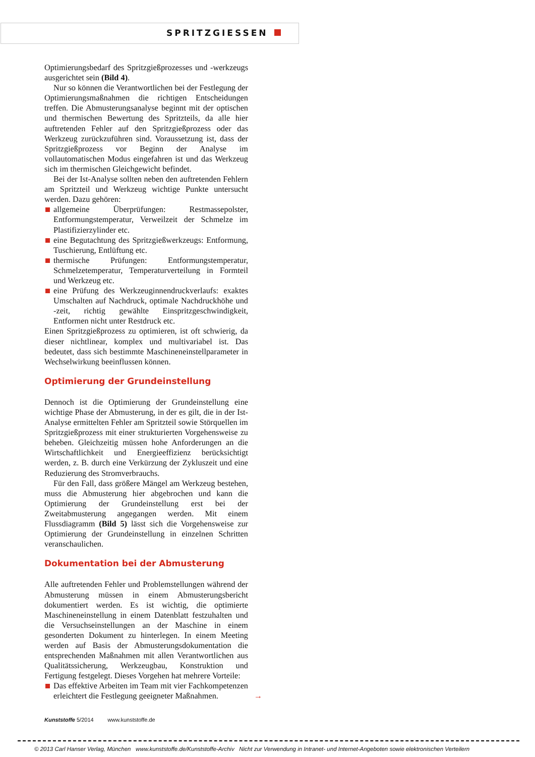SPRITZGIESSEN
Optimierungsbedarf des Spritzgießprozesses und -werkzeugs ausgerichtet sein (Bild 4).
Nur so können die Verantwortlichen bei der Festlegung der Optimierungsmaßnahmen die richtigen Entscheidungen treffen. Die Abmusterungsanalyse beginnt mit der optischen und thermischen Bewertung des Spritzteils, da alle hier auftretenden Fehler auf den Spritzgießprozess oder das Werkzeug zurückzuführen sind. Voraussetzung ist, dass der Spritzgießprozess vor Beginn der Analyse im vollautomatischen Modus eingefahren ist und das Werkzeug sich im thermischen Gleichgewicht befindet.
Bei der Ist-Analyse sollten neben den auftretenden Fehlern am Spritzteil und Werkzeug wichtige Punkte untersucht werden. Dazu gehören:
allgemeine Überprüfungen: Restmassepolster, Entformungstemperatur, Verweilzeit der Schmelze im Plastifizierzylinder etc.
eine Begutachtung des Spritzgießwerkzeugs: Entformung, Tuschierung, Entlüftung etc.
thermische Prüfungen: Entformungstemperatur, Schmelzetemperatur, Temperaturverteilung in Formteil und Werkzeug etc.
eine Prüfung des Werkzeuginnendruckverlaufs: exaktes Umschalten auf Nachdruck, optimale Nachdruckhöhe und -zeit, richtig gewählte Einspritzgeschwindigkeit, Entformen nicht unter Restdruck etc.
Einen Spritzgießprozess zu optimieren, ist oft schwierig, da dieser nichtlinear, komplex und multivariabel ist. Das bedeutet, dass sich bestimmte Maschineneinstellparameter in Wechselwirkung beeinflussen können.
Optimierung der Grundeinstellung
Dennoch ist die Optimierung der Grundeinstellung eine wichtige Phase der Abmusterung, in der es gilt, die in der Ist-Analyse ermittelten Fehler am Spritzteil sowie Störquellen im Spritzgießprozess mit einer strukturierten Vorgehensweise zu beheben. Gleichzeitig müssen hohe Anforderungen an die Wirtschaftlichkeit und Energieeffizienz berücksichtigt werden, z. B. durch eine Verkürzung der Zykluszeit und eine Reduzierung des Stromverbrauchs.
Für den Fall, dass größere Mängel am Werkzeug bestehen, muss die Abmusterung hier abgebrochen und kann die Optimierung der Grundeinstellung erst bei der Zweitabmusterung angegangen werden. Mit einem Flussdiagramm (Bild 5) lässt sich die Vorgehensweise zur Optimierung der Grundeinstellung in einzelnen Schritten veranschaulichen.
Dokumentation bei der Abmusterung
Alle auftretenden Fehler und Problemstellungen während der Abmusterung müssen in einem Abmusterungsbericht dokumentiert werden. Es ist wichtig, die optimierte Maschineneinstellung in einem Datenblatt festzuhalten und die Versuchseinstellungen an der Maschine in einem gesonderten Dokument zu hinterlegen. In einem Meeting werden auf Basis der Abmusterungsdokumentation die entsprechenden Maßnahmen mit allen Verantwortlichen aus Qualitätssicherung, Werkzeugbau, Konstruktion und Fertigung festgelegt. Dieses Vorgehen hat mehrere Vorteile:
Das effektive Arbeiten im Team mit vier Fachkompetenzen erleichtert die Festlegung geeigneter Maßnahmen. →
Kunststoffe 5/2014 www.kunststoffe.de
© 2013 Carl Hanser Verlag, München www.kunststoffe.de/Kunststoffe-Archiv Nicht zur Verwendung in Intranet- und Internet-Angeboten sowie elektronischen Verteilern